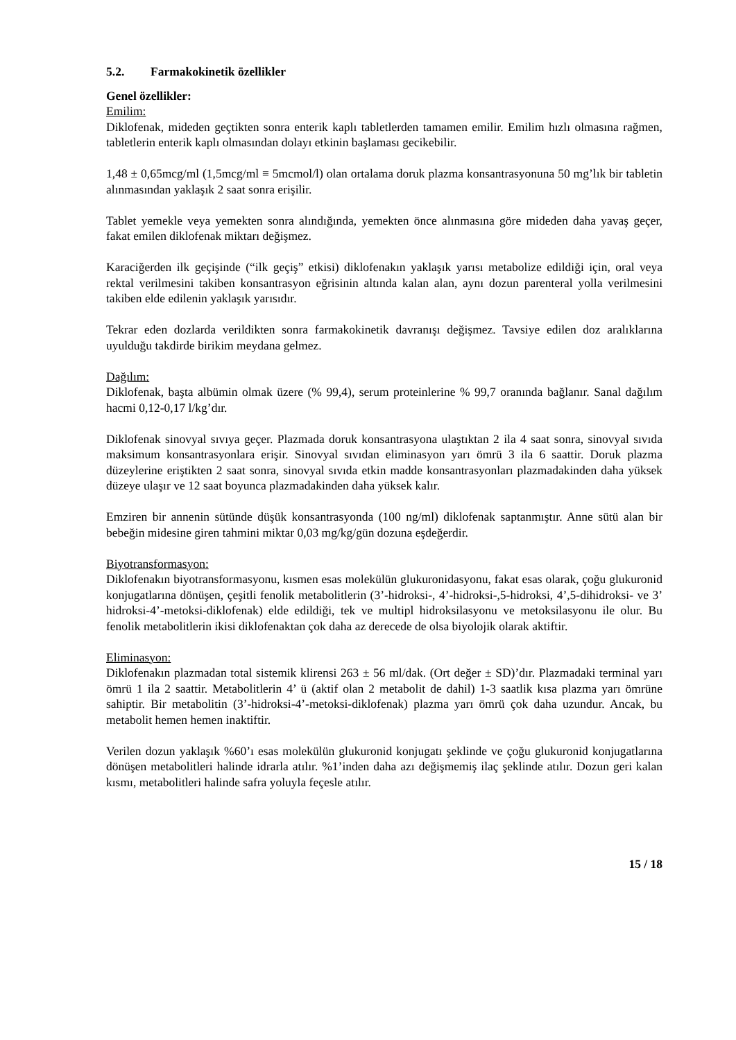5.2. Farmakokinetik özellikler
Genel özellikler:
Emilim:
Diklofenak, mideden geçtikten sonra enterik kaplı tabletlerden tamamen emilir. Emilim hızlı olmasına rağmen, tabletlerin enterik kaplı olmasından dolayı etkinin başlaması gecikebilir.
1,48 ± 0,65mcg/ml (1,5mcg/ml ≡ 5mcmol/l) olan ortalama doruk plazma konsantrasyonuna 50 mg’lık bir tabletin alınmasından yaklaşık 2 saat sonra erişilir.
Tablet yemekle veya yemekten sonra alındığında, yemekten önce alınmasına göre mideden daha yavaş geçer, fakat emilen diklofenak miktarı değişmez.
Karaciğerden ilk geçişinde (“ilk geçiş” etkisi) diklofenakın yaklaşık yarısı metabolize edildiği için, oral veya rektal verilmesini takiben konsantrasyon eğrisinin altında kalan alan, aynı dozun parenteral yolla verilmesini takiben elde edilenin yaklaşık yarısıdır.
Tekrar eden dozlarda verildikten sonra farmakokinetik davranışı değişmez. Tavsiye edilen doz aralıklarına uyulduğu takdirde birikim meydana gelmez.
Dağılım:
Diklofenak, başta albümin olmak üzere (% 99,4), serum proteinlerine % 99,7 oranında bağlanır. Sanal dağılım hacmi 0,12-0,17 l/kg’dır.
Diklofenak sinovyal sıvıya geçer. Plazmada doruk konsantrasyona ulaştıktan 2 ila 4 saat sonra, sinovyal sıvıda maksimum konsantrasyonlara erişir. Sinovyal sıvıdan eliminasyon yarı ömrü 3 ila 6 saattir. Doruk plazma düzeylerine eriştikten 2 saat sonra, sinovyal sıvıda etkin madde konsantrasyonları plazmadakinden daha yüksek düzeye ulaşır ve 12 saat boyunca plazmadakinden daha yüksek kalır.
Emziren bir annenin sütünde düşük konsantrasyonda (100 ng/ml) diklofenak saptanmıştır. Anne sütü alan bir bebeğin midesine giren tahmini miktar 0,03 mg/kg/gün dozuna eşdeğerdir.
Biyotransformasyon:
Diklofenakın biyotransformasyonu, kısmen esas molekülün glukuronidasyonu, fakat esas olarak, çoğu glukuronid konjugatlarına dönüşen, çeşitli fenolik metabolitlerin (3’-hidroksi-, 4’-hidroksi-,5-hidroksi, 4’,5-dihidroksi- ve 3’ hidroksi-4’-metoksi-diklofenak) elde edildiği, tek ve multipl hidroksilasyonu ve metoksilasyonu ile olur. Bu fenolik metabolitlerin ikisi diklofenaktan çok daha az derecede de olsa biyolojik olarak aktiftir.
Eliminasyon:
Diklofenakın plazmadan total sistemik klirensi 263 ± 56 ml/dak. (Ort değer ± SD)’dır. Plazmadaki terminal yarı ömrü 1 ila 2 saattir. Metabolitlerin 4’ ü (aktif olan 2 metabolit de dahil) 1-3 saatlik kısa plazma yarı ömrüne sahiptir. Bir metabolitin (3’-hidroksi-4’-metoksi-diklofenak) plazma yarı ömrü çok daha uzundur. Ancak, bu metabolit hemen hemen inaktiftir.
Verilen dozun yaklaşık %60’ı esas molekülün glukuronid konjugatı şeklinde ve çoğu glukuronid konjugatlarına dönüşen metabolitleri halinde idrarla atılır. %1’inden daha azı değişmemiş ilaç şeklinde atılır. Dozun geri kalan kısmı, metabolitleri halinde safra yoluyla feçesle atılır.
15 / 18